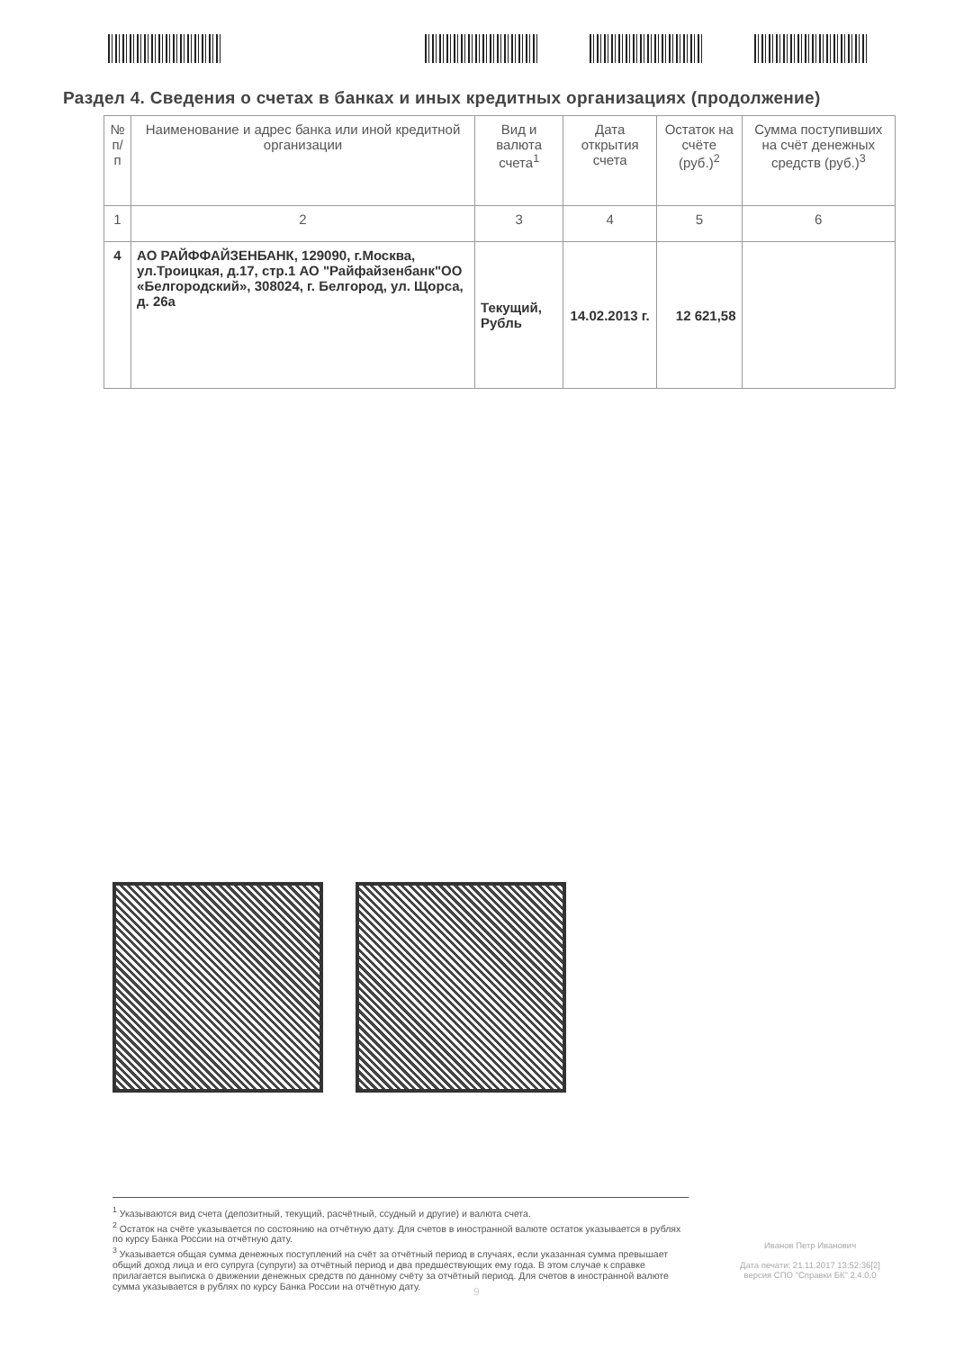Раздел 4. Сведения о счетах в банках и иных кредитных организациях (продолжение)
| № п/п | Наименование и адрес банка или иной кредитной организации | Вид и валюта счета<sup>1</sup> | Дата открытия счета | Остаток на счёте (руб.)<sup>2</sup> | Сумма поступивших на счёт денежных средств (руб.)<sup>3</sup> |
| --- | --- | --- | --- | --- | --- |
| 1 | 2 | 3 | 4 | 5 | 6 |
| 4 | АО РАЙФФАЙЗЕНБАНК, 129090, г.Москва, ул.Троицкая, д.17, стр.1 АО "Райфайзенбанк"ОО «Белгородский», 308024, г. Белгород, ул. Щорса, д. 26а | Текущий, Рубль | 14.02.2013 г. | 12 621,58 | |
<sup>1</sup> Указываются вид счета (депозитный, текущий, расчётный, ссудный и другие) и валюта счета.
<sup>2</sup> Остаток на счёте указывается по состоянию на отчётную дату. Для счетов в иностранной валюте остаток указывается в рублях по курсу Банка России на отчётную дату.
<sup>3</sup> Указывается общая сумма денежных поступлений на счёт за отчётный период в случаях, если указанная сумма превышает общий доход лица и его супруга (супруги) за отчётный период и два предшествующих ему года. В этом случае к справке прилагается выписка о движении денежных средств по данному счёту за отчётный период. Для счетов в иностранной валюте сумма указывается в рублях по курсу Банка России на отчётную дату.
Иванов Петр Иванович
Дата печати: 21.11.2017 13:52:36[2]
версия СПО "Справки БК" 2.4.0.0
9